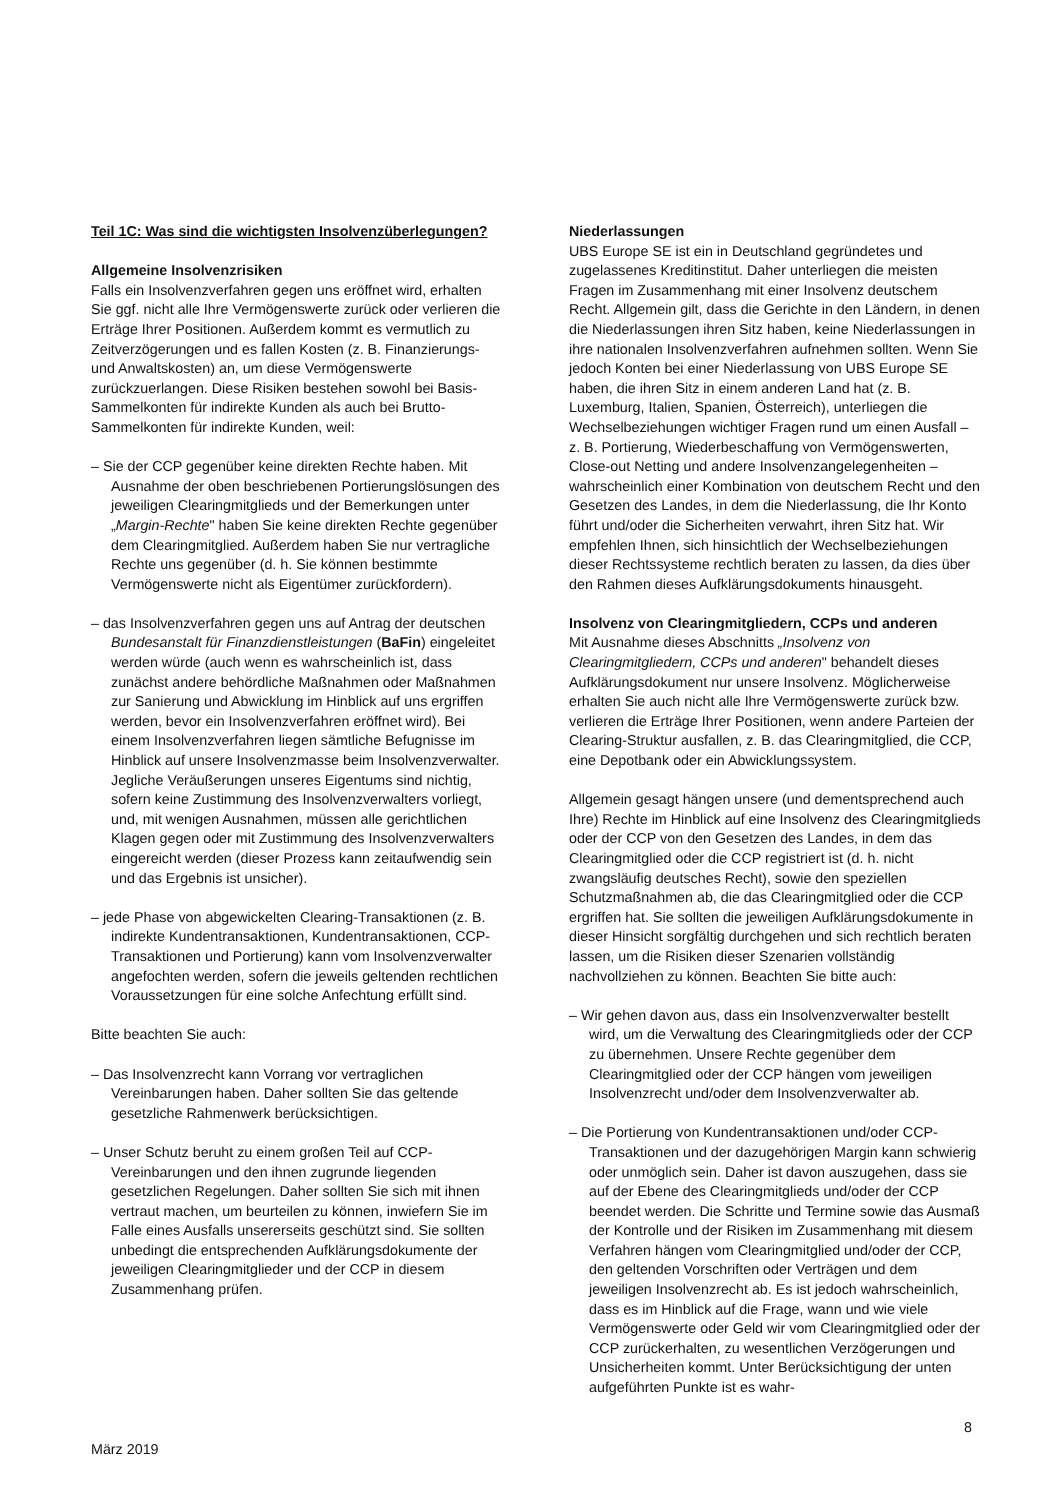Teil 1C: Was sind die wichtigsten Insolvenzüberlegungen?
Allgemeine Insolvenzrisiken
Falls ein Insolvenzverfahren gegen uns eröffnet wird, erhalten Sie ggf. nicht alle Ihre Vermögenswerte zurück oder verlieren die Erträge Ihrer Positionen. Außerdem kommt es vermutlich zu Zeitverzögerungen und es fallen Kosten (z. B. Finanzierungs- und Anwaltskosten) an, um diese Vermögenswerte zurückzuerlangen. Diese Risiken bestehen sowohl bei Basis-Sammelkonten für indirekte Kunden als auch bei Brutto-Sammelkonten für indirekte Kunden, weil:
– Sie der CCP gegenüber keine direkten Rechte haben. Mit Ausnahme der oben beschriebenen Portierungslösungen des jeweiligen Clearingmitglieds und der Bemerkungen unter „Margin-Rechte" haben Sie keine direkten Rechte gegenüber dem Clearingmitglied. Außerdem haben Sie nur vertragliche Rechte uns gegenüber (d. h. Sie können bestimmte Vermögenswerte nicht als Eigentümer zurückfordern).
– das Insolvenzverfahren gegen uns auf Antrag der deutschen Bundesanstalt für Finanzdienstleistungen (BaFin) eingeleitet werden würde (auch wenn es wahrscheinlich ist, dass zunächst andere behördliche Maßnahmen oder Maßnahmen zur Sanierung und Abwicklung im Hinblick auf uns ergriffen werden, bevor ein Insolvenzverfahren eröffnet wird). Bei einem Insolvenzverfahren liegen sämtliche Befugnisse im Hinblick auf unsere Insolvenzmasse beim Insolvenzverwalter. Jegliche Veräußerungen unseres Eigentums sind nichtig, sofern keine Zustimmung des Insolvenzverwalters vorliegt, und, mit wenigen Ausnahmen, müssen alle gerichtlichen Klagen gegen oder mit Zustimmung des Insolvenzverwalters eingereicht werden (dieser Prozess kann zeitaufwendig sein und das Ergebnis ist unsicher).
– jede Phase von abgewickelten Clearing-Transaktionen (z. B. indirekte Kundentransaktionen, Kundentransaktionen, CCP-Transaktionen und Portierung) kann vom Insolvenzverwalter angefochten werden, sofern die jeweils geltenden rechtlichen Voraussetzungen für eine solche Anfechtung erfüllt sind.
Bitte beachten Sie auch:
– Das Insolvenzrecht kann Vorrang vor vertraglichen Vereinbarungen haben. Daher sollten Sie das geltende gesetzliche Rahmenwerk berücksichtigen.
– Unser Schutz beruht zu einem großen Teil auf CCP-Vereinbarungen und den ihnen zugrunde liegenden gesetzlichen Regelungen. Daher sollten Sie sich mit ihnen vertraut machen, um beurteilen zu können, inwiefern Sie im Falle eines Ausfalls unsererseits geschützt sind. Sie sollten unbedingt die entsprechenden Aufklärungsdokumente der jeweiligen Clearingmitglieder und der CCP in diesem Zusammenhang prüfen.
Niederlassungen
UBS Europe SE ist ein in Deutschland gegründetes und zugelassenes Kreditinstitut. Daher unterliegen die meisten Fragen im Zusammenhang mit einer Insolvenz deutschem Recht. Allgemein gilt, dass die Gerichte in den Ländern, in denen die Niederlassungen ihren Sitz haben, keine Niederlassungen in ihre nationalen Insolvenzverfahren aufnehmen sollten. Wenn Sie jedoch Konten bei einer Niederlassung von UBS Europe SE haben, die ihren Sitz in einem anderen Land hat (z. B. Luxemburg, Italien, Spanien, Österreich), unterliegen die Wechselbeziehungen wichtiger Fragen rund um einen Ausfall – z. B. Portierung, Wiederbeschaffung von Vermögenswerten, Close-out Netting und andere Insolvenzangelegenheiten – wahrscheinlich einer Kombination von deutschem Recht und den Gesetzen des Landes, in dem die Niederlassung, die Ihr Konto führt und/oder die Sicherheiten verwahrt, ihren Sitz hat. Wir empfehlen Ihnen, sich hinsichtlich der Wechselbeziehungen dieser Rechtssysteme rechtlich beraten zu lassen, da dies über den Rahmen dieses Aufklärungsdokuments hinausgeht.
Insolvenz von Clearingmitgliedern, CCPs und anderen
Mit Ausnahme dieses Abschnitts „Insolvenz von Clearingmitgliedern, CCPs und anderen" behandelt dieses Aufklärungsdokument nur unsere Insolvenz. Möglicherweise erhalten Sie auch nicht alle Ihre Vermögenswerte zurück bzw. verlieren die Erträge Ihrer Positionen, wenn andere Parteien der Clearing-Struktur ausfallen, z. B. das Clearingmitglied, die CCP, eine Depotbank oder ein Abwicklungssystem.
Allgemein gesagt hängen unsere (und dementsprechend auch Ihre) Rechte im Hinblick auf eine Insolvenz des Clearingmitglieds oder der CCP von den Gesetzen des Landes, in dem das Clearingmitglied oder die CCP registriert ist (d. h. nicht zwangsläufig deutsches Recht), sowie den speziellen Schutzmaßnahmen ab, die das Clearingmitglied oder die CCP ergriffen hat. Sie sollten die jeweiligen Aufklärungsdokumente in dieser Hinsicht sorgfältig durchgehen und sich rechtlich beraten lassen, um die Risiken dieser Szenarien vollständig nachvollziehen zu können. Beachten Sie bitte auch:
– Wir gehen davon aus, dass ein Insolvenzverwalter bestellt wird, um die Verwaltung des Clearingmitglieds oder der CCP zu übernehmen. Unsere Rechte gegenüber dem Clearingmitglied oder der CCP hängen vom jeweiligen Insolvenzrecht und/oder dem Insolvenzverwalter ab.
– Die Portierung von Kundentransaktionen und/oder CCP-Transaktionen und der dazugehörigen Margin kann schwierig oder unmöglich sein. Daher ist davon auszugehen, dass sie auf der Ebene des Clearingmitglieds und/oder der CCP beendet werden. Die Schritte und Termine sowie das Ausmaß der Kontrolle und der Risiken im Zusammenhang mit diesem Verfahren hängen vom Clearingmitglied und/oder der CCP, den geltenden Vorschriften oder Verträgen und dem jeweiligen Insolvenzrecht ab. Es ist jedoch wahrscheinlich, dass es im Hinblick auf die Frage, wann und wie viele Vermögenswerte oder Geld wir vom Clearingmitglied oder der CCP zurückerhalten, zu wesentlichen Verzögerungen und Unsicherheiten kommt. Unter Berücksichtigung der unten aufgeführten Punkte ist es wahr-
8
März 2019